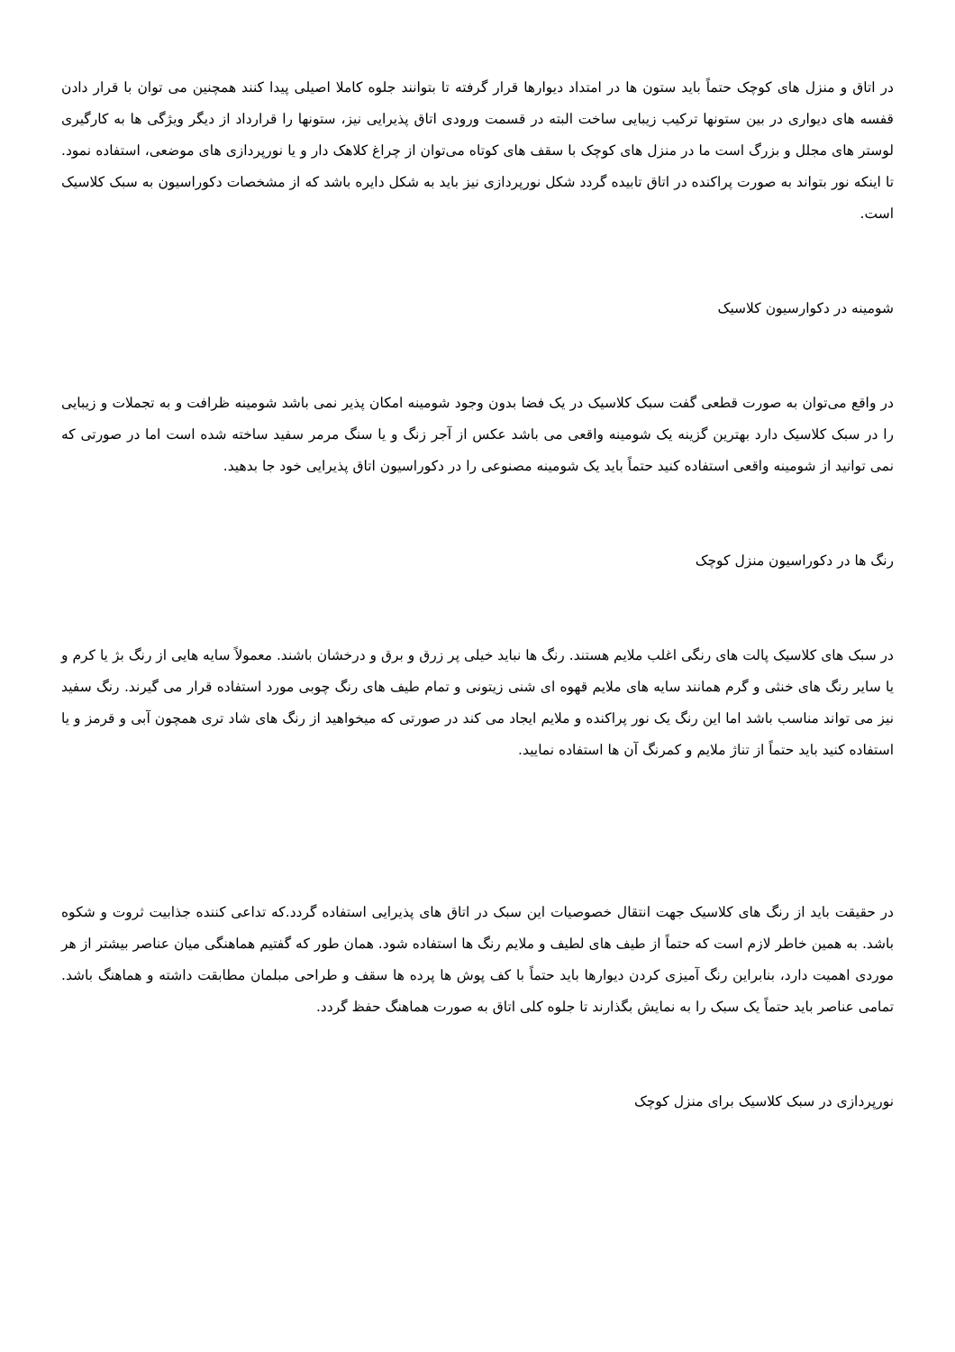در اتاق و منزل های کوچک حتماً باید ستون ها در امتداد دیوارها قرار گرفته تا بتوانند جلوه کاملا اصیلی پیدا کنند همچنین می توان با قرار دادن قفسه های دیواری در بین ستونها ترکیب زیبایی ساخت البته در قسمت ورودی اتاق پذیرایی نیز، ستونها را قرارداد از دیگر ویژگی ها به کارگیری لوستر های مجلل و بزرگ است ما در منزل های کوچک با سقف های کوتاه می‌توان از چراغ کلاهک دار و یا نورپردازی های موضعی، استفاده نمود. تا اینکه نور بتواند به صورت پراکنده در اتاق تابیده گردد شکل نورپردازی نیز باید به شکل دایره باشد که از مشخصات دکوراسیون به سبک کلاسیک است.
شومینه در دکوارسیون کلاسیک
در واقع می‌توان به صورت قطعی گفت سبک کلاسیک در یک فضا بدون وجود شومینه امکان پذیر نمی باشد شومینه ظرافت و به تجملات و زیبایی را در سبک کلاسیک دارد بهترین گزینه یک شومینه واقعی می باشد عکس از آجر زنگ و یا سنگ مرمر سفید ساخته شده است اما در صورتی که نمی توانید از شومینه واقعی استفاده کنید حتماً باید یک شومینه مصنوعی را در دکوراسیون اتاق پذیرایی خود جا بدهید.
رنگ ها در دکوراسیون منزل کوچک
در سبک های کلاسیک پالت های رنگی اغلب ملایم هستند. رنگ ها نباید خیلی پر زرق و برق و درخشان باشند. معمولاً سایه هایی از رنگ بژ یا کرم و یا سایر رنگ های خنثی و گرم همانند سایه های ملایم قهوه ای شنی زیتونی و تمام طیف های رنگ چوبی مورد استفاده قرار می گیرند. رنگ سفید نیز می تواند مناسب باشد اما این رنگ یک نور پراکنده و ملایم ایجاد می کند در صورتی که میخواهید از رنگ های شاد تری همچون آبی و قرمز و یا استفاده کنید باید حتماً از تناژ ملایم و کمرنگ آن ها استفاده نمایید.
در حقیقت باید از رنگ های کلاسیک جهت انتقال خصوصیات این سبک در اتاق های پذیرایی استفاده گردد.که تداعی کننده جذابیت ثروت و شکوه باشد. به همین خاطر لازم است که حتماً از طیف های لطیف و ملایم رنگ ها استفاده شود. همان طور که گفتیم هماهنگی میان عناصر بیشتر از هر موردی اهمیت دارد، بنابراین رنگ آمیزی کردن دیوارها باید حتماً با کف پوش ها پرده ها سقف و طراحی مبلمان مطابقت داشته و هماهنگ باشد. تمامی عناصر باید حتماً یک سبک را به نمایش بگذارند تا جلوه کلی اتاق به صورت هماهنگ حفظ گردد.
نورپردازی در سبک کلاسیک برای منزل کوچک